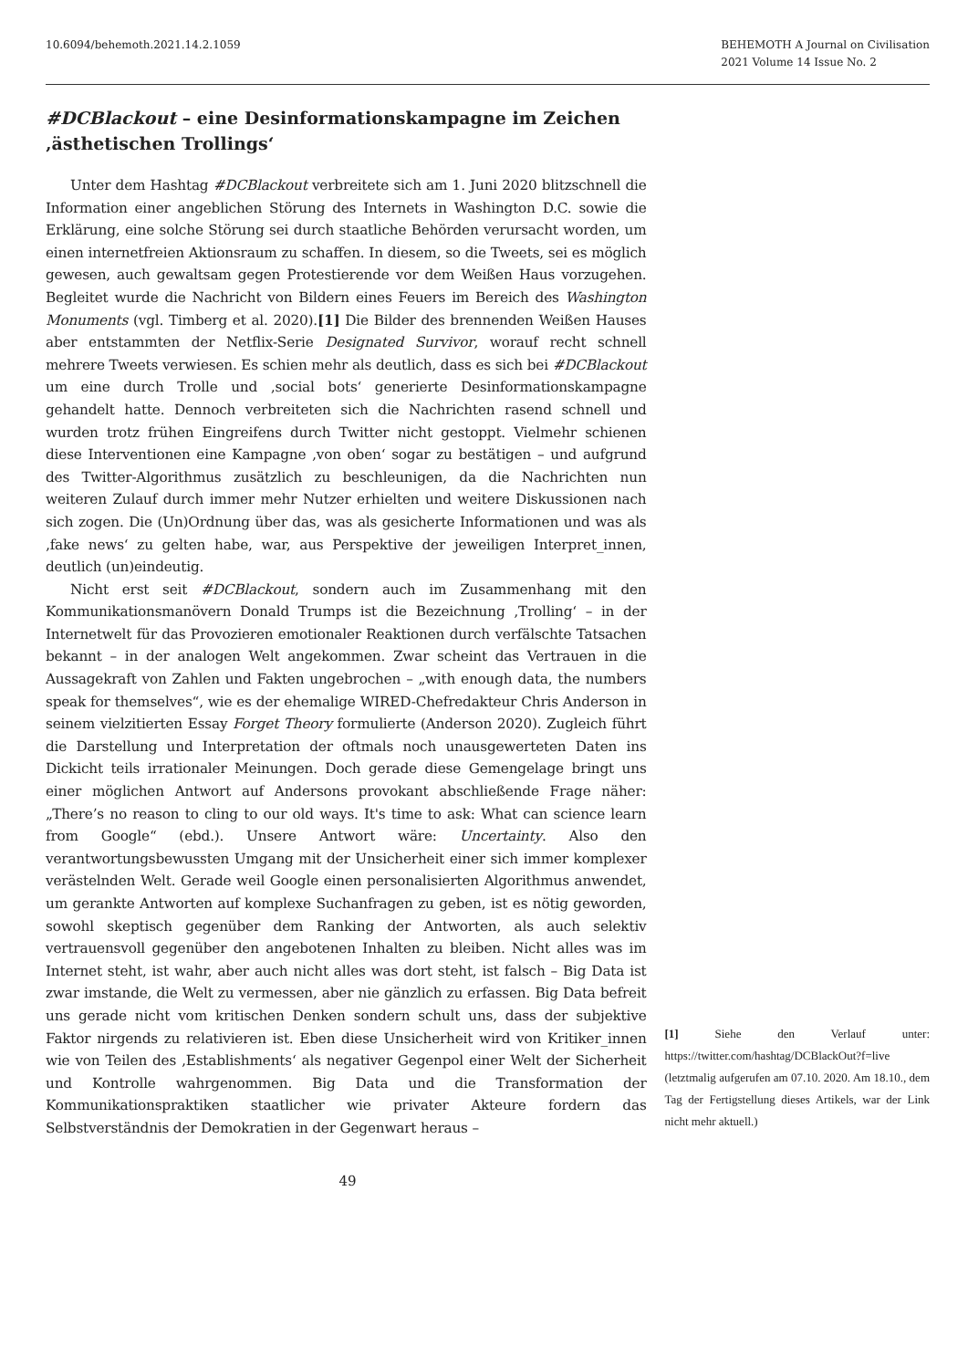10.6094/behemoth.2021.14.2.1059
BEHEMOTH A Journal on Civilisation
2021 Volume 14 Issue No. 2
#DCBlackout – eine Desinformationskampagne im Zeichen ‚ästhetischen Trollings‘
Unter dem Hashtag #DCBlackout verbreitete sich am 1. Juni 2020 blitzschnell die Information einer angeblichen Störung des Internets in Washington D.C. sowie die Erklärung, eine solche Störung sei durch staatliche Behörden verursacht worden, um einen internetfreien Aktionsraum zu schaffen. In diesem, so die Tweets, sei es möglich gewesen, auch gewaltsam gegen Protestierende vor dem Weißen Haus vorzugehen. Begleitet wurde die Nachricht von Bildern eines Feuers im Bereich des Washington Monuments (vgl. Timberg et al. 2020).[1] Die Bilder des brennenden Weißen Hauses aber entstammten der Netflix-Serie Designated Survivor, worauf recht schnell mehrere Tweets verwiesen. Es schien mehr als deutlich, dass es sich bei #DCBlackout um eine durch Trolle und ‚social bots‘ generierte Desinformationskampagne gehandelt hatte. Dennoch verbreiteten sich die Nachrichten rasend schnell und wurden trotz frühen Eingreifens durch Twitter nicht gestoppt. Vielmehr schienen diese Interventionen eine Kampagne ‚von oben‘ sogar zu bestätigen – und aufgrund des Twitter-Algorithmus zusätzlich zu beschleunigen, da die Nachrichten nun weiteren Zulauf durch immer mehr Nutzer erhielten und weitere Diskussionen nach sich zogen. Die (Un)Ordnung über das, was als gesicherte Informationen und was als ‚fake news‘ zu gelten habe, war, aus Perspektive der jeweiligen Interpret_innen, deutlich (un)eindeutig.
Nicht erst seit #DCBlackout, sondern auch im Zusammenhang mit den Kommunikationsmanövern Donald Trumps ist die Bezeichnung ‚Trolling‘ – in der Internetwelt für das Provozieren emotionaler Reaktionen durch verfälschte Tatsachen bekannt – in der analogen Welt angekommen. Zwar scheint das Vertrauen in die Aussagekraft von Zahlen und Fakten ungebrochen – „with enough data, the numbers speak for themselves“, wie es der ehemalige WIRED-Chefredakteur Chris Anderson in seinem vielzitierten Essay Forget Theory formulierte (Anderson 2020). Zugleich führt die Darstellung und Interpretation der oftmals noch unausgewerteten Daten ins Dickicht teils irrationaler Meinungen. Doch gerade diese Gemengelage bringt uns einer möglichen Antwort auf Andersons provokant abschließende Frage näher: „There’s no reason to cling to our old ways. It's time to ask: What can science learn from Google“ (ebd.). Unsere Antwort wäre: Uncertainty. Also den verantwortungsbewussten Umgang mit der Unsicherheit einer sich immer komplexer verästelnden Welt. Gerade weil Google einen personalisierten Algorithmus anwendet, um gerankte Antworten auf komplexe Suchanfragen zu geben, ist es nötig geworden, sowohl skeptisch gegenüber dem Ranking der Antworten, als auch selektiv vertrauensvoll gegenüber den angebotenen Inhalten zu bleiben. Nicht alles was im Internet steht, ist wahr, aber auch nicht alles was dort steht, ist falsch – Big Data ist zwar imstande, die Welt zu vermessen, aber nie gänzlich zu erfassen. Big Data befreit uns gerade nicht vom kritischen Denken sondern schult uns, dass der subjektive Faktor nirgends zu relativieren ist. Eben diese Unsicherheit wird von Kritiker_innen wie von Teilen des ‚Establishments‘ als negativer Gegenpol einer Welt der Sicherheit und Kontrolle wahrgenommen. Big Data und die Transformation der Kommunikationspraktiken staatlicher wie privater Akteure fordern das Selbstverständnis der Demokratien in der Gegenwart heraus –
[1] Siehe den Verlauf unter: https://twitter.com/hashtag/DCBlackOut?f=live (letztmalig aufgerufen am 07.10. 2020. Am 18.10., dem Tag der Fertigstellung dieses Artikels, war der Link nicht mehr aktuell.)
49